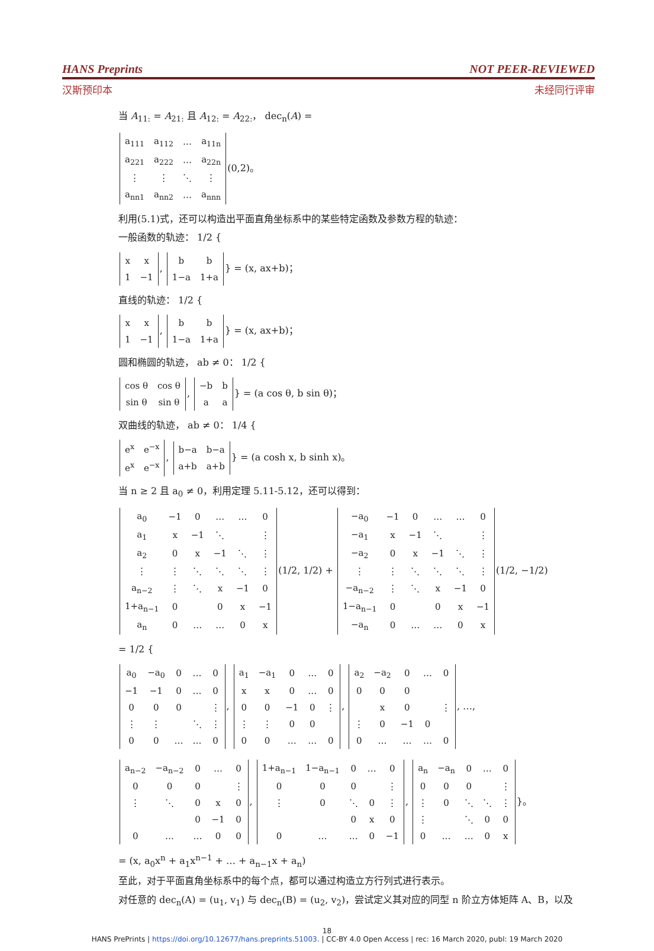HANS Preprints NOT PEER-REVIEWED
汉斯预印本 未经同行评审
当 A<sub>11:</sub> = A<sub>21:</sub> 且 A<sub>12:</sub> = A<sub>22:</sub>， dec<sub>n</sub>(A) =
| a<sub>111</sub> | a<sub>112</sub> | … | a<sub>11n</sub> |
| a<sub>221</sub> | a<sub>222</sub> | … | a<sub>22n</sub> |
| ⋮ | ⋮ | ⋱ | ⋮ |
| a<sub>nn1</sub> | a<sub>nn2</sub> | … | a<sub>nnn</sub> |
(0,2)。
利用(5.1)式，还可以构造出平面直角坐标系中的某些特定函数及参数方程的轨迹：
一般函数的轨迹： 1/2 {
| x | x |
| 1 | −1 |
,
| b | b |
| 1−a | 1+a |
} = (x, ax+b)；
直线的轨迹： 1/2 {
| x | x |
| 1 | −1 |
,
| b | b |
| 1−a | 1+a |
} = (x, ax+b)；
圆和椭圆的轨迹， ab ≠ 0： 1/2 {
| cos θ | cos θ |
| sin θ | sin θ |
,
| −b | b |
| a | a |
} = (a cos θ, b sin θ)；
双曲线的轨迹， ab ≠ 0： 1/4 {
| e<sup>x</sup> | e<sup>−x</sup> |
| e<sup>x</sup> | e<sup>−x</sup> |
,
| b−a | b−a |
| a+b | a+b |
} = (a cosh x, b sinh x)。
当 n ≥ 2 且 a<sub>0</sub> ≠ 0，利用定理 5.11-5.12，还可以得到：
| a<sub>0</sub> | −1 | 0 | … | … | 0 |
| a<sub>1</sub> | x | −1 | ⋱ | | ⋮ |
| a<sub>2</sub> | 0 | x | −1 | ⋱ | ⋮ |
| ⋮ | ⋮ | ⋱ | ⋱ | ⋱ | ⋮ |
| a<sub>n−2</sub> | ⋮ | ⋱ | x | −1 | 0 |
| 1+a<sub>n−1</sub> | 0 | | 0 | x | −1 |
| a<sub>n</sub> | 0 | … | … | 0 | x |
(1/2, 1/2) +
| −a<sub>0</sub> | −1 | 0 | … | … | 0 |
| −a<sub>1</sub> | x | −1 | ⋱ | | ⋮ |
| −a<sub>2</sub> | 0 | x | −1 | ⋱ | ⋮ |
| ⋮ | ⋮ | ⋱ | ⋱ | ⋱ | ⋮ |
| −a<sub>n−2</sub> | ⋮ | ⋱ | x | −1 | 0 |
| 1−a<sub>n−1</sub> | 0 | | 0 | x | −1 |
| −a<sub>n</sub> | 0 | … | … | 0 | x |
(1/2, −1/2)
= 1/2 {
| a<sub>0</sub> | −a<sub>0</sub> | 0 | … | 0 |
| −1 | −1 | 0 | … | 0 |
| 0 | 0 | 0 | | ⋮ |
| ⋮ | ⋮ | | ⋱ | ⋮ |
| 0 | 0 | … | … | 0 |
,
| a<sub>1</sub> | −a<sub>1</sub> | 0 | … | 0 |
| x | x | 0 | … | 0 |
| 0 | 0 | −1 | 0 | ⋮ |
| ⋮ | ⋮ | 0 | 0 | |
| 0 | 0 | … | … | 0 |
,
| a<sub>2</sub> | −a<sub>2</sub> | 0 | … | 0 |
| 0 | 0 | 0 | | |
| | x | 0 | | ⋮ |
| ⋮ | 0 | −1 | 0 | |
| 0 | … | … | … | 0 |
, …,
| a<sub>n−2</sub> | −a<sub>n−2</sub> | 0 | … | 0 |
| 0 | 0 | 0 | | ⋮ |
| ⋮ | ⋱ | 0 | x | 0 |
| | | 0 | −1 | 0 |
| 0 | … | … | 0 | 0 |
,
| 1+a<sub>n−1</sub> | 1−a<sub>n−1</sub> | 0 | … | 0 |
| 0 | 0 | 0 | | ⋮ |
| ⋮ | 0 | ⋱ | 0 | ⋮ |
| | | 0 | x | 0 |
| 0 | … | … | 0 | −1 |
,
| a<sub>n</sub> | −a<sub>n</sub> | 0 | … | 0 |
| 0 | 0 | 0 | | ⋮ |
| ⋮ | 0 | ⋱ | ⋱ | ⋮ |
| ⋮ | | ⋱ | 0 | 0 |
| 0 | … | … | 0 | x |
}。
= (x, a<sub>0</sub>x<sup>n</sup> + a<sub>1</sub>x<sup>n−1</sup> + … + a<sub>n−1</sub>x + a<sub>n</sub>)
至此，对于平面直角坐标系中的每个点，都可以通过构造立方行列式进行表示。
对任意的 dec<sub>n</sub>(A) = (u<sub>1</sub>, v<sub>1</sub>) 与 dec<sub>n</sub>(B) = (u<sub>2</sub>, v<sub>2</sub>)，尝试定义其对应的同型 n 阶立方体矩阵 A、B，以及
18
HANS PrePrints | https://doi.org/10.12677/hans.preprints.51003. | CC-BY 4.0 Open Access | rec: 16 March 2020, publ: 19 March 2020